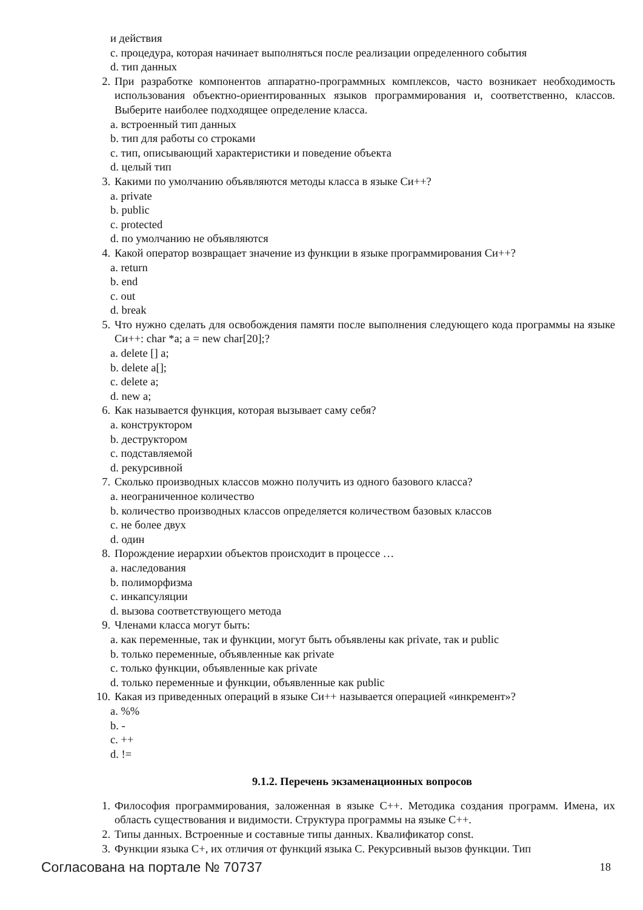и действия
c. процедура, которая начинает выполняться после реализации определенного события
d. тип данных
2. При разработке компонентов аппаратно-программных комплексов, часто возникает необходимость использования объектно-ориентированных языков программирования и, соответственно, классов. Выберите наиболее подходящее определение класса.
a. встроенный тип данных
b. тип для работы со строками
c. тип, описывающий характеристики и поведение объекта
d. целый тип
3. Какими по умолчанию объявляются методы класса в языке Си++?
a. private
b. public
c. protected
d. по умолчанию не объявляются
4. Какой оператор возвращает значение из функции в языке программирования Си++?
a. return
b. end
c. out
d. break
5. Что нужно сделать для освобождения памяти после выполнения следующего кода программы на языке Си++: char *a; a = new char[20];?
a. delete [] a;
b. delete a[];
c. delete a;
d. new a;
6. Как называется функция, которая вызывает саму себя?
a. конструктором
b. деструктором
c. подставляемой
d. рекурсивной
7. Сколько производных классов можно получить из одного базового класса?
a. неограниченное количество
b. количество производных классов определяется количеством базовых классов
c. не более двух
d. один
8. Порождение иерархии объектов происходит в процессе …
a. наследования
b. полиморфизма
c. инкапсуляции
d. вызова соответствующего метода
9. Членами класса могут быть:
a. как переменные, так и функции, могут быть объявлены как private, так и public
b. только переменные, объявленные как private
c. только функции, объявленные как private
d. только переменные и функции, объявленные как public
10. Какая из приведенных операций в языке Си++ называется операцией «инкремент»?
a. %%
b. -
c. ++
d. !=
9.1.2. Перечень экзаменационных вопросов
1. Философия программирования, заложенная в языке С++. Методика создания программ. Имена, их область существования и видимости. Структура программы на языке С++.
2. Типы данных. Встроенные и составные типы данных. Квалификатор const.
3. Функции языка С+, их отличия от функций языка С. Рекурсивный вызов функции. Тип
Согласована на портале № 70737 18